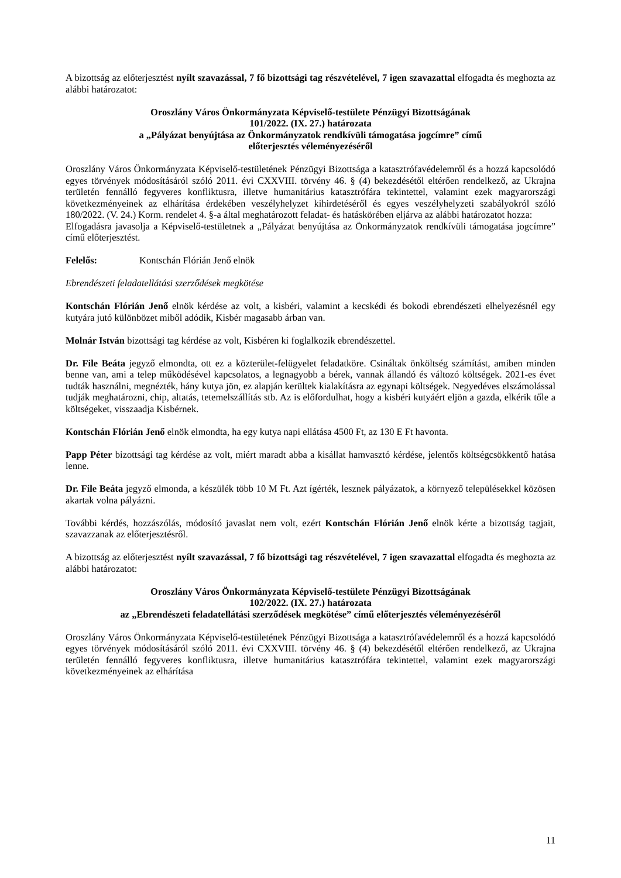A bizottság az előterjesztést nyílt szavazással, 7 fő bizottsági tag részvételével, 7 igen szavazattal elfogadta és meghozta az alábbi határozatot:
Oroszlány Város Önkormányzata Képviselő-testülete Pénzügyi Bizottságának
101/2022. (IX. 27.) határozata
a „Pályázat benyújtása az Önkormányzatok rendkívüli támogatása jogcímre” című
előterjesztés véleményezéséről
Oroszlány Város Önkormányzata Képviselő-testületének Pénzügyi Bizottsága a katasztrófavédelemről és a hozzá kapcsolódó egyes törvények módosításáról szóló 2011. évi CXXVIII. törvény 46. § (4) bekezdésétől eltérően rendelkező, az Ukrajna területén fennálló fegyveres konfliktusra, illetve humanitárius katasztrófára tekintettel, valamint ezek magyarországi következményeinek az elhárítása érdekében veszélyhelyzet kihirdetéséről és egyes veszélyhelyzeti szabályokról szóló 180/2022. (V. 24.) Korm. rendelet 4. §-a által meghatározott feladat- és hatáskörében eljárva az alábbi határozatot hozza:
Elfogadásra javasolja a Képviselő-testületnek a „Pályázat benyújtása az Önkormányzatok rendkívüli támogatása jogcímre” című előterjesztést.
Felelős: Kontschán Flórián Jenő elnök
Ebrendészeti feladatellátási szerződések megkötése
Kontschán Flórián Jenő elnök kérdése az volt, a kisbéri, valamint a kecskédi és bokodi ebrendészeti elhelyezésnél egy kutyára jutó különbözet miből adódik, Kisbér magasabb árban van.
Molnár István bizottsági tag kérdése az volt, Kisbéren ki foglalkozik ebrendészettel.
Dr. File Beáta jegyző elmondta, ott ez a közterület-felügyelet feladatköre. Csináltak önköltség számítást, amiben minden benne van, ami a telep működésével kapcsolatos, a legnagyobb a bérek, vannak állandó és változó költségek. 2021-es évet tudták használni, megnézték, hány kutya jön, ez alapján kerültek kialakításra az egynapi költségek. Negyedéves elszámolással tudják meghatározni, chip, altatás, tetemelszállítás stb. Az is előfordulhat, hogy a kisbéri kutyáért eljön a gazda, elkérik tőle a költségeket, visszaadja Kisbérnek.
Kontschán Flórián Jenő elnök elmondta, ha egy kutya napi ellátása 4500 Ft, az 130 E Ft havonta.
Papp Péter bizottsági tag kérdése az volt, miért maradt abba a kisállat hamvasztó kérdése, jelentős költségcsökkentő hatása lenne.
Dr. File Beáta jegyző elmonda, a készülék több 10 M Ft. Azt ígérték, lesznek pályázatok, a környező településekkel közösen akartak volna pályázni.
További kérdés, hozzászólás, módosító javaslat nem volt, ezért Kontschán Flórián Jenő elnök kérte a bizottság tagjait, szavazzanak az előterjesztésről.
A bizottság az előterjesztést nyílt szavazással, 7 fő bizottsági tag részvételével, 7 igen szavazattal elfogadta és meghozta az alábbi határozatot:
Oroszlány Város Önkormányzata Képviselő-testülete Pénzügyi Bizottságának
102/2022. (IX. 27.) határozata
az „Ebrendészeti feladatellátási szerződések megkötése” című előterjesztés véleményezéséről
Oroszlány Város Önkormányzata Képviselő-testületének Pénzügyi Bizottsága a katasztrófavédelemről és a hozzá kapcsolódó egyes törvények módosításáról szóló 2011. évi CXXVIII. törvény 46. § (4) bekezdésétől eltérően rendelkező, az Ukrajna területén fennálló fegyveres konfliktusra, illetve humanitárius katasztrófára tekintettel, valamint ezek magyarországi következményeinek az elhárítása
11